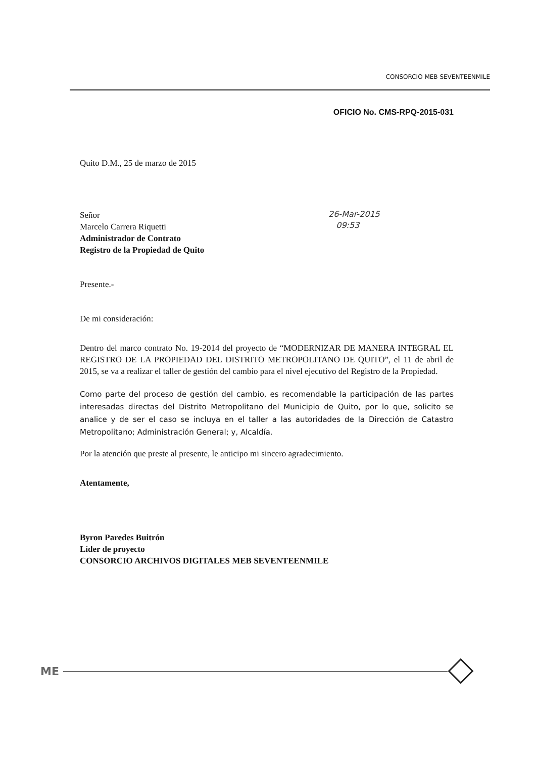CONSORCIO MEB SEVENTEENMILE
OFICIO No. CMS-RPQ-2015-031
Quito D.M., 25 de marzo de 2015
Señor
Marcelo Carrera Riquetti
Administrador de Contrato
Registro de la Propiedad de Quito
Presente.-
De mi consideración:
Dentro del marco contrato No. 19-2014 del proyecto de “MODERNIZAR DE MANERA INTEGRAL EL REGISTRO DE LA PROPIEDAD DEL DISTRITO METROPOLITANO DE QUITO”, el 11 de abril de 2015, se va a realizar el taller de gestión del cambio para el nivel ejecutivo del Registro de la Propiedad.
Como parte del proceso de gestión del cambio, es recomendable la participación de las partes interesadas directas del Distrito Metropolitano del Municipio de Quito, por lo que, solicito se analice y de ser el caso se incluya en el taller a las autoridades de la Dirección de Catastro Metropolitano; Administración General; y, Alcaldía.
Por la atención que preste al presente, le anticipo mi sincero agradecimiento.
Atentamente,
Byron Paredes Buitrón
Líder de proyecto
CONSORCIO ARCHIVOS DIGITALES MEB SEVENTEENMILE
26-Mar-2015
09:53
ME